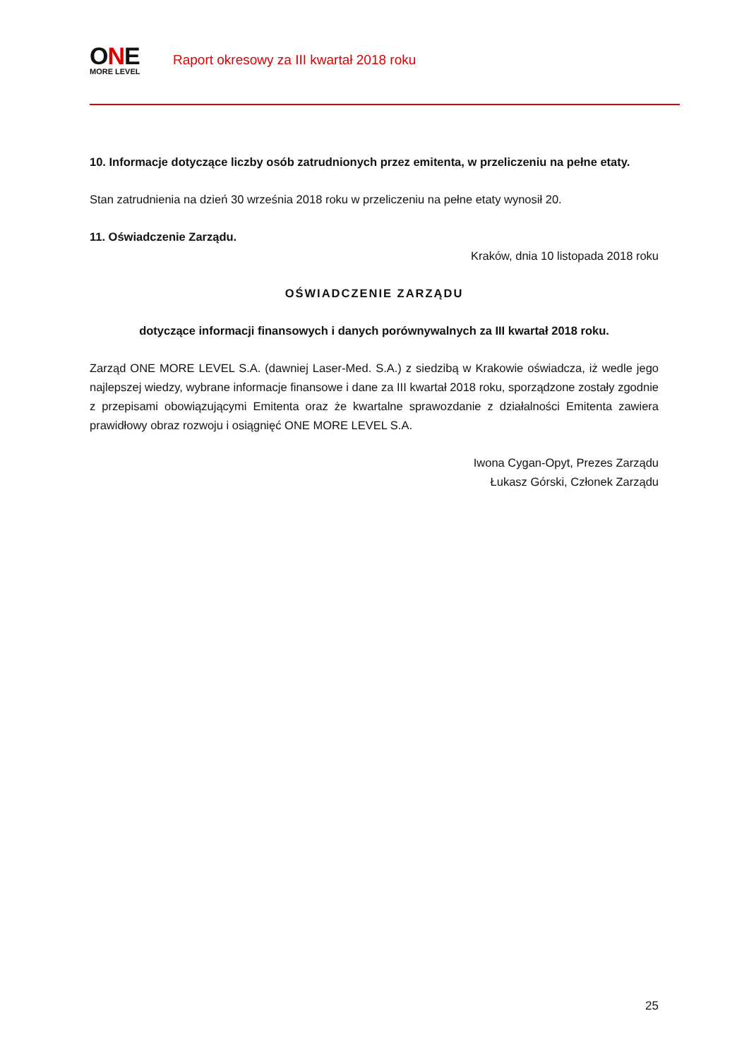ONE
MORE LEVEL
Raport okresowy za III kwartał 2018 roku
10. Informacje dotyczące liczby osób zatrudnionych przez emitenta, w przeliczeniu na pełne etaty.
Stan zatrudnienia na dzień 30 września 2018 roku w przeliczeniu na pełne etaty wynosił 20.
11. Oświadczenie Zarządu.
Kraków, dnia 10 listopada 2018 roku
OŚWIADCZENIE ZARZĄDU
dotyczące informacji finansowych i danych porównywalnych za III kwartał 2018 roku.
Zarząd ONE MORE LEVEL S.A. (dawniej Laser-Med. S.A.) z siedzibą w Krakowie oświadcza, iż wedle jego najlepszej wiedzy, wybrane informacje finansowe i dane za III kwartał 2018 roku, sporządzone zostały zgodnie z przepisami obowiązującymi Emitenta oraz że kwartalne sprawozdanie z działalności Emitenta zawiera prawidłowy obraz rozwoju i osiągnięć ONE MORE LEVEL S.A.
Iwona Cygan-Opyt, Prezes Zarządu
Łukasz Górski, Członek Zarządu
25